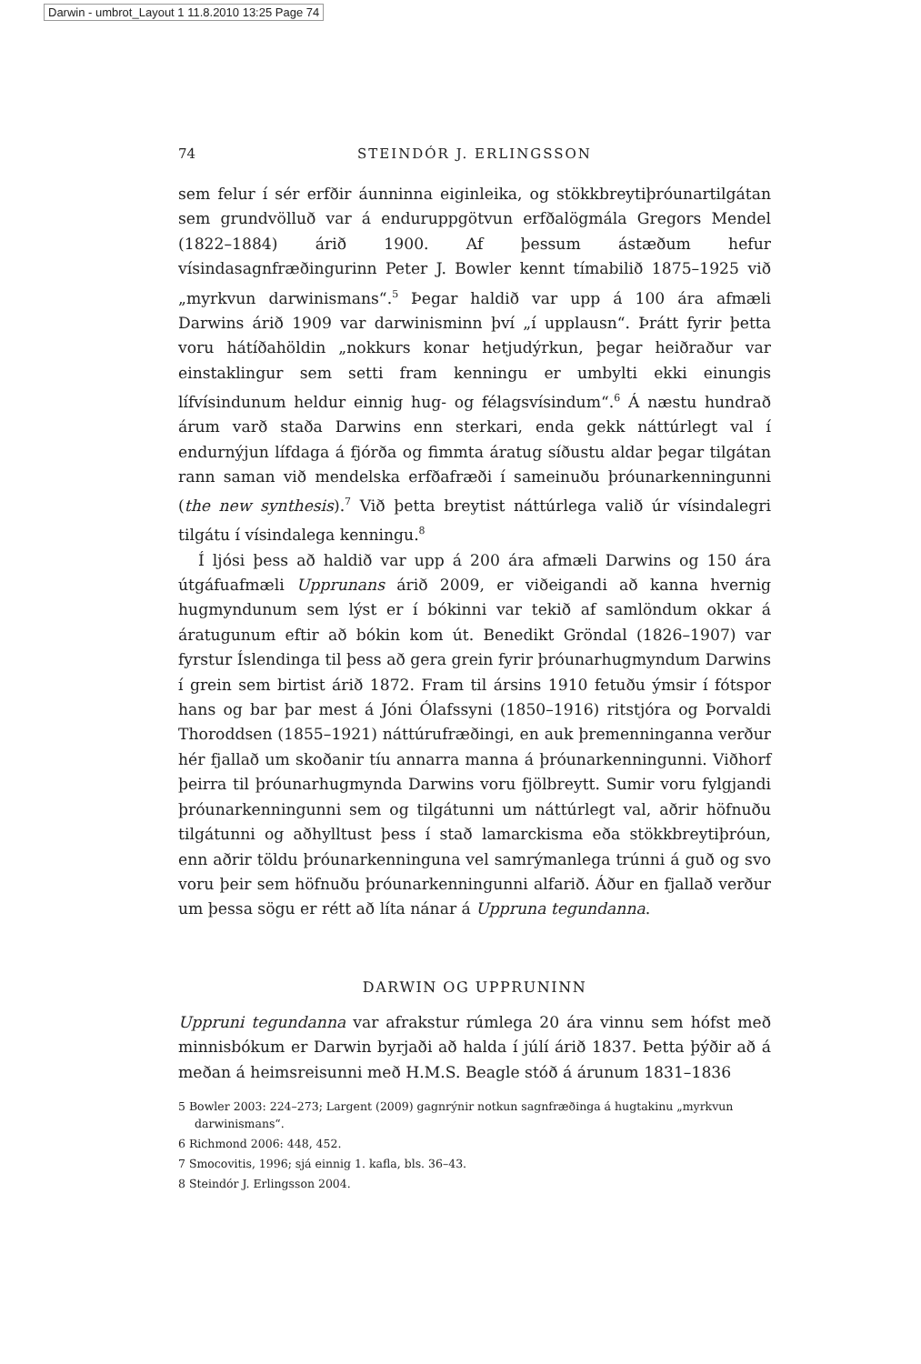Darwin - umbrot_Layout 1 11.8.2010 13:25 Page 74
74 STEINDÓR J. ERLINGSSON
sem felur í sér erfðir áunninna eiginleika, og stökkbreytiþróunartilgátan sem grundvölluð var á enduruppgötvun erfðalögmála Gregors Mendel (1822–1884) árið 1900. Af þessum ástæðum hefur vísindasagnfræðingurinn Peter J. Bowler kennt tímabilið 1875–1925 við „myrkvun darwinismans“.<sup>5</sup> Þegar haldið var upp á 100 ára afmæli Darwins árið 1909 var darwinisminn því „í upplausn“. Þrátt fyrir þetta voru hátíðahöldin „nokkurs konar hetjudýrkun, þegar heiðraður var einstaklingur sem setti fram kenningu er umbylti ekki einungis lífvísindunum heldur einnig hug- og félagsvísindum“.<sup>6</sup> Á næstu hundrað árum varð staða Darwins enn sterkari, enda gekk náttúrlegt val í endurnýjun lífdaga á fjórða og fimmta áratug síðustu aldar þegar tilgátan rann saman við mendelska erfðafræði í sameinuðu þróunarkenningunni (the new synthesis).<sup>7</sup> Við þetta breytist náttúrlega valið úr vísindalegri tilgátu í vísindalega kenningu.<sup>8</sup>
Í ljósi þess að haldið var upp á 200 ára afmæli Darwins og 150 ára útgáfuafmæli Upprunans árið 2009, er viðeigandi að kanna hvernig hugmyndunum sem lýst er í bókinni var tekið af samlöndum okkar á áratugunum eftir að bókin kom út. Benedikt Gröndal (1826–1907) var fyrstur Íslendinga til þess að gera grein fyrir þróunarhugmyndum Darwins í grein sem birtist árið 1872. Fram til ársins 1910 fetuðu ýmsir í fótspor hans og bar þar mest á Jóni Ólafssyni (1850–1916) ritstjóra og Þorvaldi Thoroddsen (1855–1921) náttúrufræðingi, en auk þremenninganna verður hér fjallað um skoðanir tíu annarra manna á þróunarkenningunni. Viðhorf þeirra til þróunarhugmynda Darwins voru fjölbreytt. Sumir voru fylgjandi þróunarkenningunni sem og tilgátunni um náttúrlegt val, aðrir höfnuðu tilgátunni og aðhylltust þess í stað lamarckisma eða stökkbreytiþróun, enn aðrir töldu þróunarkenninguna vel samrýmanlega trúnni á guð og svo voru þeir sem höfnuðu þróunarkenningunni alfarið. Áður en fjallað verður um þessa sögu er rétt að líta nánar á Uppruna tegundanna.
DARWIN OG UPPRUNINN
Uppruni tegundanna var afrakstur rúmlega 20 ára vinnu sem hófst með minnisbókum er Darwin byrjaði að halda í júlí árið 1837. Þetta þýðir að á meðan á heimsreisunni með H.M.S. Beagle stóð á árunum 1831–1836
5 Bowler 2003: 224–273; Largent (2009) gagnrýnir notkun sagnfræðinga á hugtakinu „myrkvun darwinismans“.
6 Richmond 2006: 448, 452.
7 Smocovitis, 1996; sjá einnig 1. kafla, bls. 36–43.
8 Steindór J. Erlingsson 2004.